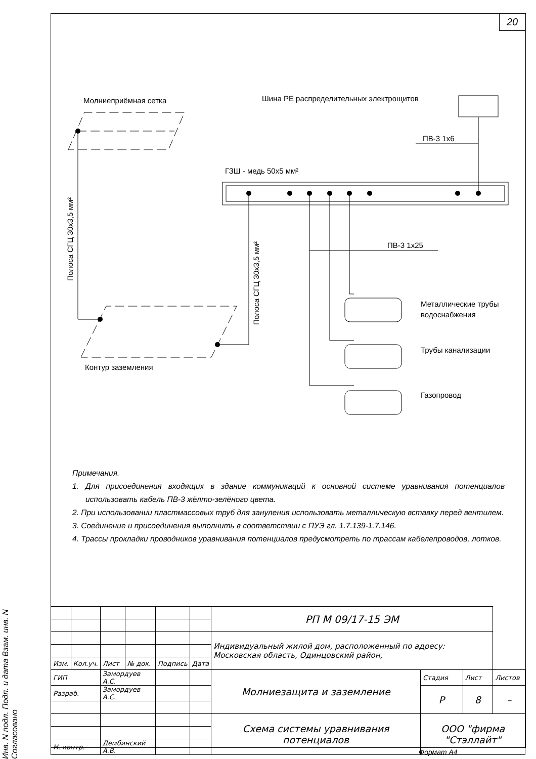20
Молниеприёмная сетка
Шина РЕ распределительных электрощитов
ПВ-3 1х6
ГЗШ - медь 50х5 мм²
ПВ-3 1х25
Полоса СГЦ 30х3,5 мм²
Полоса СГЦ 30х3,5 мм²
Контур заземления
Металлические трубы
водоснабжения
Трубы канализации
Газопровод
Примечания.
1. Для присоединения входящих в здание коммуникаций к основной системе уравнивания потенциалов использовать кабель ПВ-3 жёлто-зелёного цвета.
2. При использовании пластмассовых труб для зануления использовать металлическую вставку перед вентилем.
3. Соединение и присоединения выполнить в соответствии с ПУЭ гл. 1.7.139-1.7.146.
4. Трассы прокладки проводников уравнивания потенциалов предусмотреть по трассам кабелепроводов, лотков.
Инв. N подл. Подп. и дата Взам. инв. N Согласовано
| | | | | | | РП М 09/17-15 ЭМ | | | |
| | | | | | | Индивидуальный жилой дом, расположенный по адресу: Московская область, Одинцовский район, | | | |
| Изм. | Кол.уч. | Лист | № док. | Подпись | Дата | | | | |
| ГИП | | Замордуев А.С. | | | | Молниезащита и заземление | Стадия | Лист | Листов |
| Разраб. | | Замордуев А.С. | | | | | Р | 8 | – |
| | | | | | | Схема системы уравнивания потенциалов | ООО "фирма "Стэллайт" | | |
| Н. контр. | | Дембинский А.В. | | | | | | | |
Формат А4